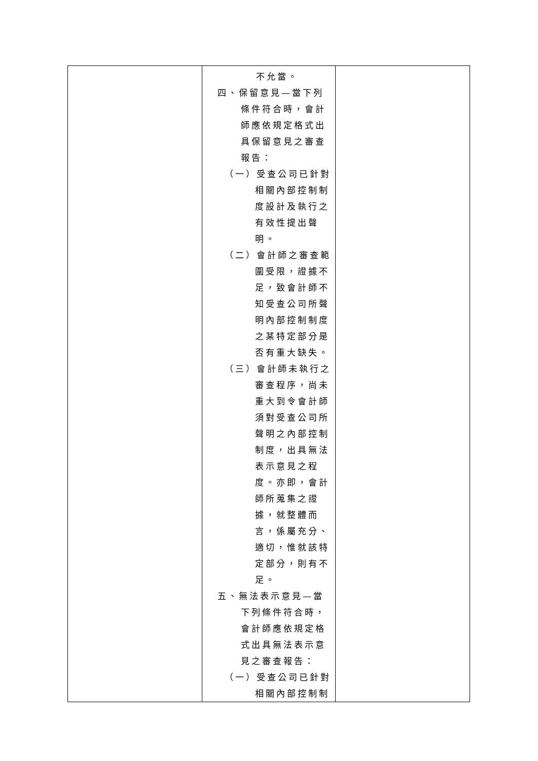| | 不允當。 四、保留意見—當下列條件符合時，會計師應依規定格式出具保留意見之審查報告： （一）受查公司已針對相關內部控制制度設計及執行之有效性提出聲明。 （二）會計師之審查範圍受限，證據不足，致會計師不知受查公司所聲明內部控制制度之某特定部分是否有重大缺失。 （三）會計師未執行之審查程序，尚未重大到令會計師須對受查公司所聲明之內部控制制度，出具無法表示意見之程度。亦即，會計師所蒐集之證據，就整體而言，係屬充分、適切，惟就該特定部分，則有不足。 五、無法表示意見—當下列條件符合時，會計師應依規定格式出具無法表示意見之審查報告： （一）受查公司已針對相關內部控制制 | |